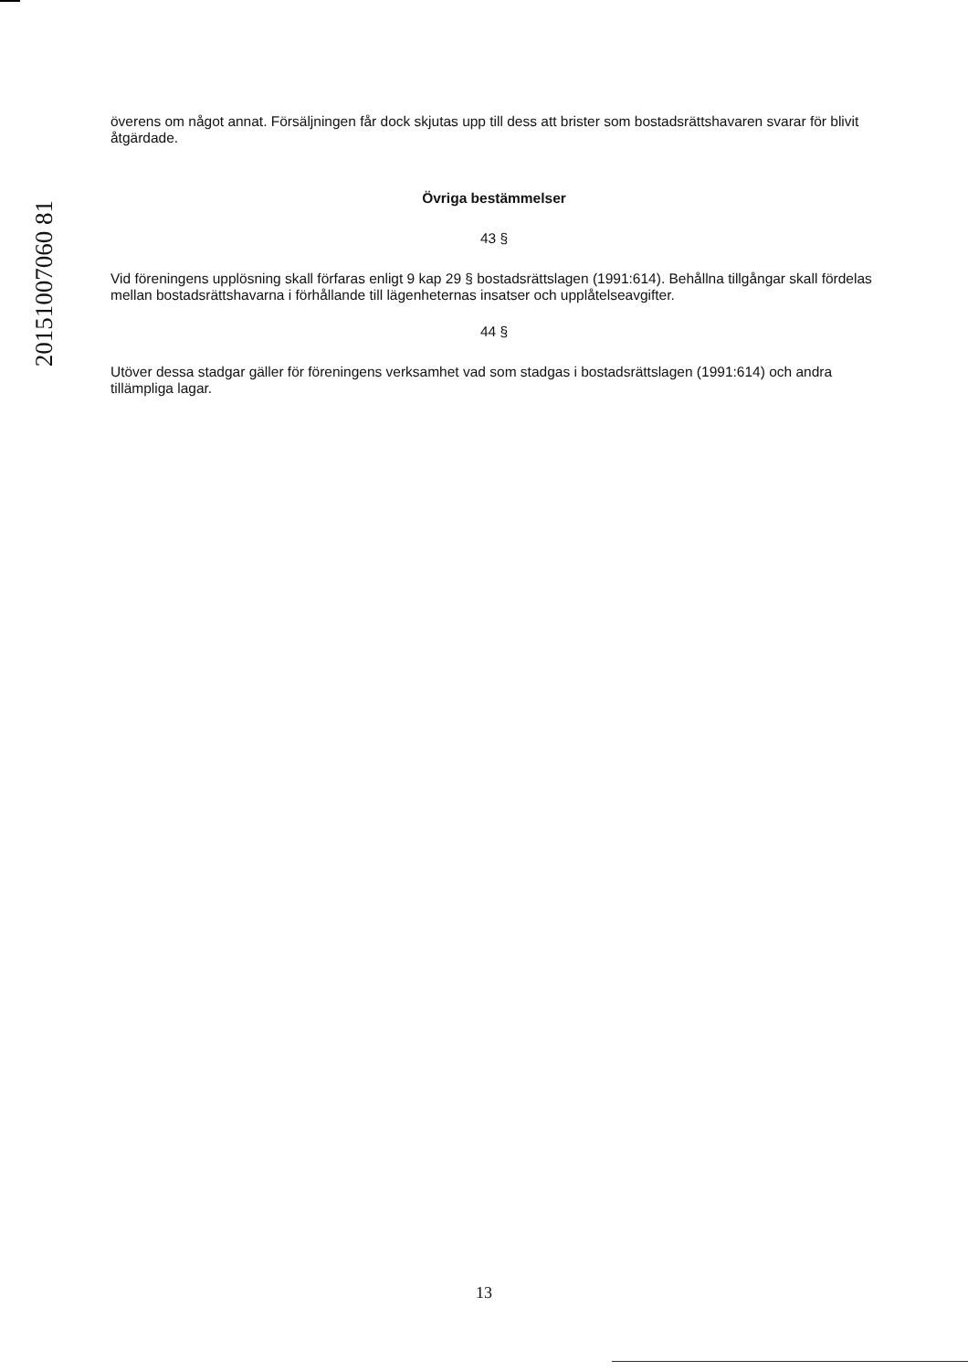20151007060 81
överens om något annat. Försäljningen får dock skjutas upp till dess att brister som bostadsrättshavaren svarar för blivit åtgärdade.
Övriga bestämmelser
43 §
Vid föreningens upplösning skall förfaras enligt 9 kap 29 § bostadsrättslagen (1991:614). Behållna tillgångar skall fördelas mellan bostadsrättshavarna i förhållande till lägenheternas insatser och upplåtelseavgifter.
44 §
Utöver dessa stadgar gäller för föreningens verksamhet vad som stadgas i bostadsrättslagen (1991:614) och andra tillämpliga lagar.
13